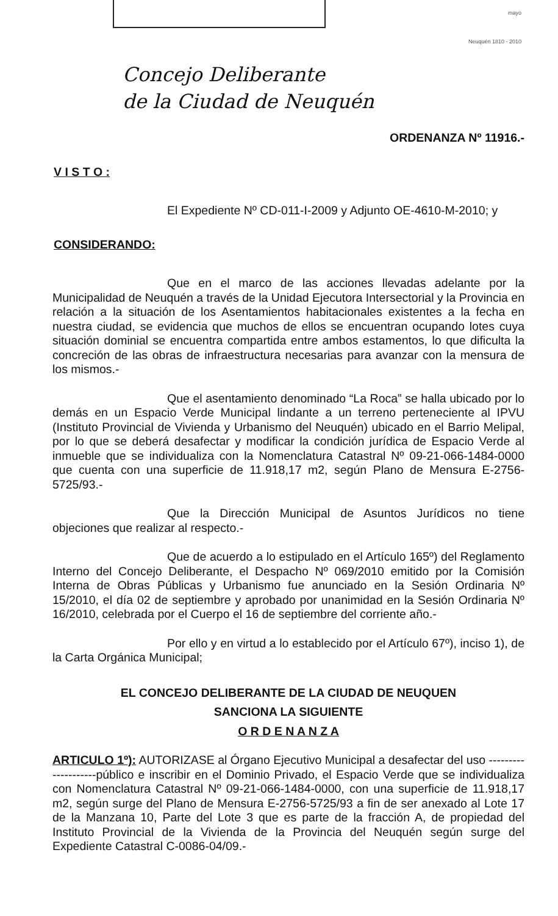mayo
Neuquén 1810 - 2010
Concejo Deliberante
de la Ciudad de Neuquén
ORDENANZA Nº 11916.-
V I S T O :
El Expediente Nº CD-011-I-2009 y Adjunto OE-4610-M-2010; y
CONSIDERANDO:
Que en el marco de las acciones llevadas adelante por la Municipalidad de Neuquén a través de la Unidad Ejecutora Intersectorial y la Provincia en relación a la situación de los Asentamientos habitacionales existentes a la fecha en nuestra ciudad, se evidencia que muchos de ellos se encuentran ocupando lotes cuya situación dominial se encuentra compartida entre ambos estamentos, lo que dificulta la concreción de las obras de infraestructura necesarias para avanzar con la mensura de los mismos.-
Que el asentamiento denominado “La Roca” se halla ubicado por lo demás en un Espacio Verde Municipal lindante a un terreno perteneciente al IPVU (Instituto Provincial de Vivienda y Urbanismo del Neuquén) ubicado en el Barrio Melipal, por lo que se deberá desafectar y modificar la condición jurídica de Espacio Verde al inmueble que se individualiza con la Nomenclatura Catastral Nº 09-21-066-1484-0000 que cuenta con una superficie de 11.918,17 m2, según Plano de Mensura E-2756-5725/93.-
Que la Dirección Municipal de Asuntos Jurídicos no tiene objeciones que realizar al respecto.-
Que de acuerdo a lo estipulado en el Artículo 165º) del Reglamento Interno del Concejo Deliberante, el Despacho Nº 069/2010 emitido por la Comisión Interna de Obras Públicas y Urbanismo fue anunciado en la Sesión Ordinaria Nº 15/2010, el día 02 de septiembre y aprobado por unanimidad en la Sesión Ordinaria Nº 16/2010, celebrada por el Cuerpo el 16 de septiembre del corriente año.-
Por ello y en virtud a lo establecido por el Artículo 67º), inciso 1), de la Carta Orgánica Municipal;
EL CONCEJO DELIBERANTE DE LA CIUDAD DE NEUQUEN
SANCIONA LA SIGUIENTE
O R D E N A N Z A
ARTICULO 1º): AUTORIZASE al Órgano Ejecutivo Municipal a desafectar del uso --------------------público e inscribir en el Dominio Privado, el Espacio Verde que se individualiza con Nomenclatura Catastral Nº 09-21-066-1484-0000, con una superficie de 11.918,17 m2, según surge del Plano de Mensura E-2756-5725/93 a fin de ser anexado al Lote 17 de la Manzana 10, Parte del Lote 3 que es parte de la fracción A, de propiedad del Instituto Provincial de la Vivienda de la Provincia del Neuquén según surge del Expediente Catastral C-0086-04/09.-